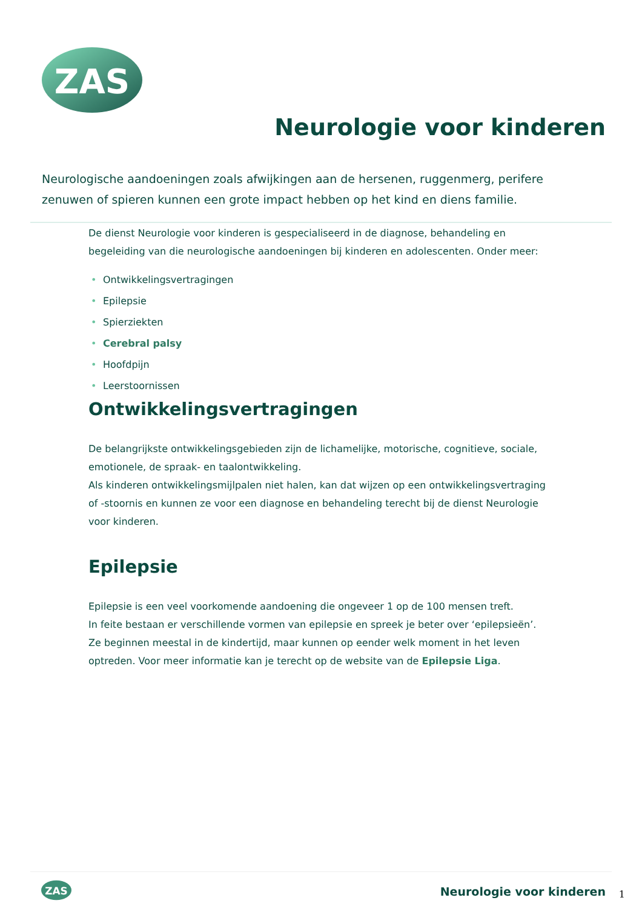ZAS
Neurologie voor kinderen
Neurologische aandoeningen zoals afwijkingen aan de hersenen, ruggenmerg, perifere zenuwen of spieren kunnen een grote impact hebben op het kind en diens familie.
De dienst Neurologie voor kinderen is gespecialiseerd in de diagnose, behandeling en begeleiding van die neurologische aandoeningen bij kinderen en adolescenten. Onder meer:
• Ontwikkelingsvertragingen
• Epilepsie
• Spierziekten
• Cerebral palsy
• Hoofdpijn
• Leerstoornissen
Ontwikkelingsvertragingen
De belangrijkste ontwikkelingsgebieden zijn de lichamelijke, motorische, cognitieve, sociale, emotionele, de spraak- en taalontwikkeling.
Als kinderen ontwikkelingsmijlpalen niet halen, kan dat wijzen op een ontwikkelingsvertraging of -stoornis en kunnen ze voor een diagnose en behandeling terecht bij de dienst Neurologie voor kinderen.
Epilepsie
Epilepsie is een veel voorkomende aandoening die ongeveer 1 op de 100 mensen treft.
In feite bestaan er verschillende vormen van epilepsie en spreek je beter over ‘epilepsieën’. Ze beginnen meestal in de kindertijd, maar kunnen op eender welk moment in het leven optreden. Voor meer informatie kan je terecht op de website van de Epilepsie Liga.
ZAS
Neurologie voor kinderen 1